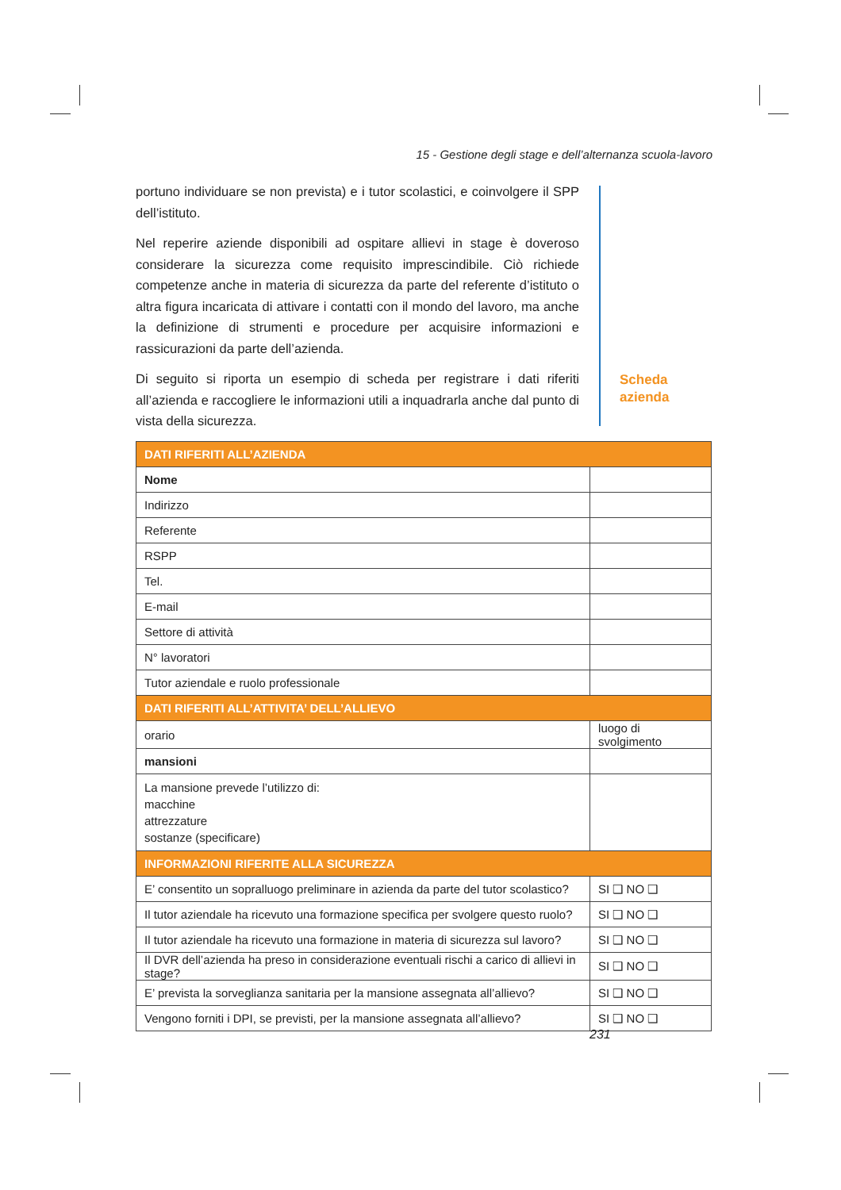15 - Gestione degli stage e dell’alternanza scuola-lavoro
portuno individuare se non prevista) e i tutor scolastici, e coinvolgere il SPP dell’istituto.
Nel reperire aziende disponibili ad ospitare allievi in stage è doveroso considerare la sicurezza come requisito imprescindibile. Ciò richiede competenze anche in materia di sicurezza da parte del referente d’istituto o altra figura incaricata di attivare i contatti con il mondo del lavoro, ma anche la definizione di strumenti e procedure per acquisire informazioni e rassicurazioni da parte dell’azienda.
Di seguito si riporta un esempio di scheda per registrare i dati riferiti all’azienda e raccogliere le informazioni utili a inquadrarla anche dal punto di vista della sicurezza.
Scheda
azienda
| DATI RIFERITI ALL’AZIENDA | | | |
| --- | --- | --- | --- |
| Nome | | | |
| Indirizzo | | | |
| Referente | | | |
| RSPP | | | |
| Tel. | | | |
| E-mail | | | |
| Settore di attività | | | |
| N° lavoratori | | | |
| Tutor aziendale e ruolo professionale | | | |
| DATI RIFERITI ALL’ATTIVITA’ DELL’ALLIEVO | | | |
| orario | luogo di svolgimento | | |
| mansioni | | | |
| La mansione prevede l’utilizzo di: macchine attrezzature sostanze (specificare) | | | |
| INFORMAZIONI RIFERITE ALLA SICUREZZA | | | |
| E’ consentito un sopralluogo preliminare in azienda da parte del tutor scolastico? | | | SI ❑ NO ❑ |
| Il tutor aziendale ha ricevuto una formazione specifica per svolgere questo ruolo? | | | SI ❑ NO ❑ |
| Il tutor aziendale ha ricevuto una formazione in materia di sicurezza sul lavoro? | | | SI ❑ NO ❑ |
| Il DVR dell’azienda ha preso in considerazione eventuali rischi a carico di allievi in stage? | | | SI ❑ NO ❑ |
| E’ prevista la sorveglianza sanitaria per la mansione assegnata all’allievo? | | | SI ❑ NO ❑ |
| Vengono forniti i DPI, se previsti, per la mansione assegnata all’allievo? | | | SI ❑ NO ❑ |
231